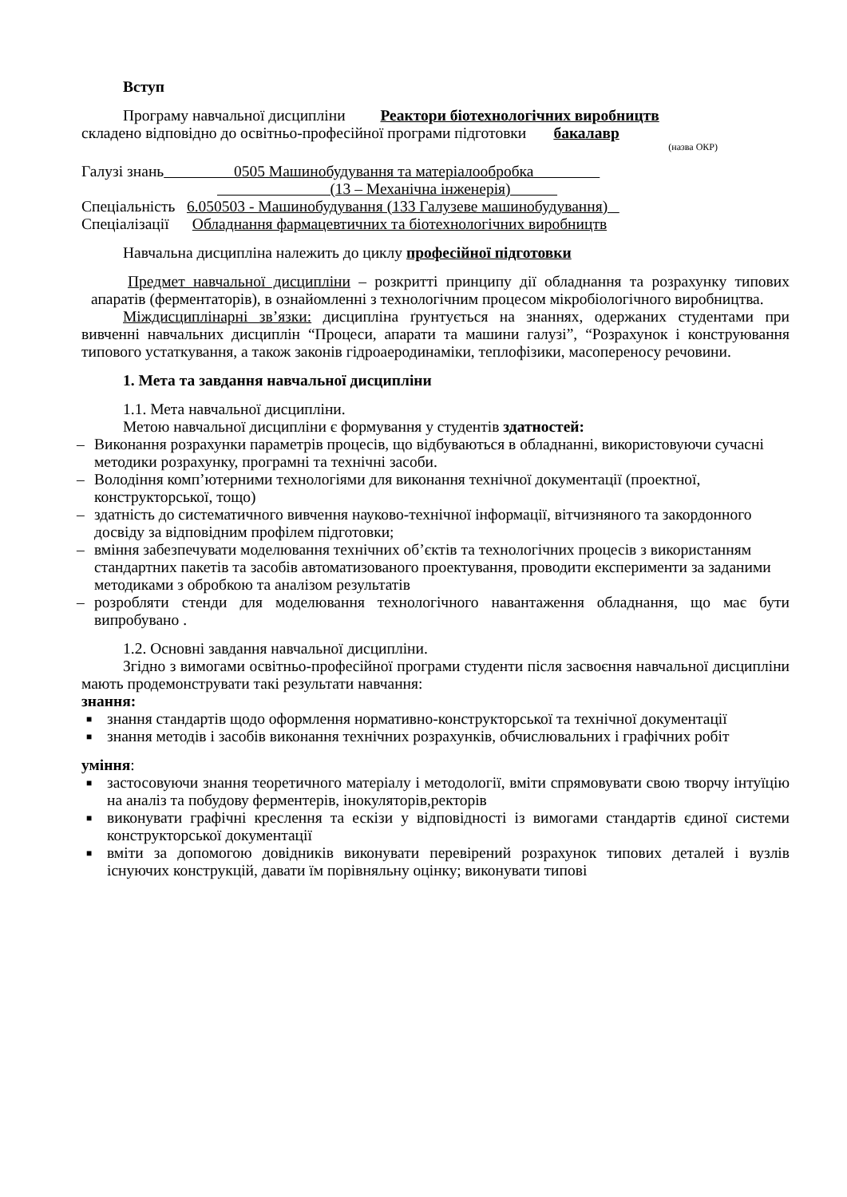Вступ
Програму навчальної дисципліни Реактори біотехнологічних виробництв
складено відповідно до освітньо-професійної програми підготовки бакалавр
(назва ОКР)
Галузі знань 0505 Машинобудування та матеріалообробка
(13 – Механічна інженерія)
Спеціальність 6.050503 - Машинобудування (133 Галузеве машинобудування)
Спеціалізації Обладнання фармацевтичних та біотехнологічних виробництв
Навчальна дисципліна належить до циклу професійної підготовки
Предмет навчальної дисципліни – розкритті принципу дії обладнання та розрахунку типових апаратів (ферментаторів), в ознайомленні з технологічним процесом мікробіологічного виробництва.
Міждисциплінарні зв’язки: дисципліна ґрунтується на знаннях, одержаних студентами при вивченні навчальних дисциплін “Процеси, апарати та машини галузі”, “Розрахунок і конструювання типового устаткування, а також законів гідроаеродинаміки, теплофізики, масопереносу речовини.
1. Мета та завдання навчальної дисципліни
1.1. Мета навчальної дисципліни.
Метою навчальної дисципліни є формування у студентів здатностей:
– Виконання розрахунки параметрів процесів, що відбуваються в обладнанні, використовуючи сучасні методики розрахунку, програмні та технічні засоби.
– Володіння комп’ютерними технологіями для виконання технічної документації (проектної, конструкторської, тощо)
– здатність до систематичного вивчення науково-технічної інформації, вітчизняного та закордонного досвіду за відповідним профілем підготовки;
– вміння забезпечувати моделювання технічних об’єктів та технологічних процесів з використанням стандартних пакетів та засобів автоматизованого проектування, проводити експерименти за заданими методиками з обробкою та аналізом результатів
– розробляти стенди для моделювання технологічного навантаження обладнання, що має бути випробувано .
1.2. Основні завдання навчальної дисципліни.
Згідно з вимогами освітньо-професійної програми студенти після засвоєння навчальної дисципліни мають продемонструвати такі результати навчання:
знання:
■ знання стандартів щодо оформлення нормативно-конструкторської та технічної документації
■ знання методів і засобів виконання технічних розрахунків, обчислювальних і графічних робіт
уміння:
■ застосовуючи знання теоретичного матеріалу і методології, вміти спрямовувати свою творчу інтуїцію на аналіз та побудову ферментерів, інокуляторів,ректорів
■ виконувати графічні креслення та ескізи у відповідності із вимогами стандартів єдиної системи конструкторської документації
■ вміти за допомогою довідників виконувати перевірений розрахунок типових деталей і вузлів існуючих конструкцій, давати їм порівняльну оцінку; виконувати типові